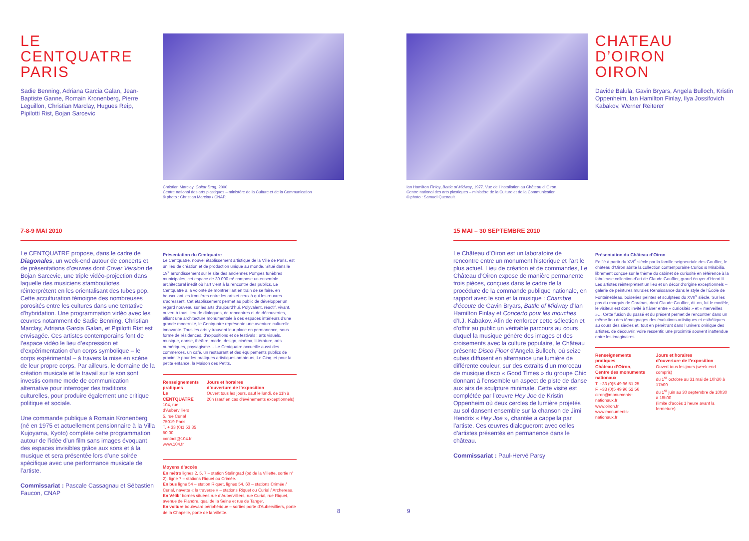LE CENTQUATRE
PARIS
Sadie Benning, Adriana Garcia Galan, Jean-Baptiste Ganne, Romain Kronenberg, Pierre Leguillon, Christian Marclay, Hugues Reip, Pipilotti Rist, Bojan Sarcevic
Christian Marclay, Guitar Drag, 2000.
Centre national des arts plastiques – ministère de la Culture et de la Communication
© photo : Christian Marclay / CNAP.
7-8-9 MAI 2010
Le CENTQUATRE propose, dans le cadre de Diagonales, un week-end autour de concerts et de présentations d’œuvres dont Cover Version de Bojan Sarcevic, une triple vidéo-projection dans laquelle des musiciens stambouliotes réinterprètent en les orientalisant des tubes pop. Cette acculturation témoigne des nombreuses porosités entre les cultures dans une tentative d’hybridation. Une programmation vidéo avec les œuvres notamment de Sadie Benning, Christian Marclay, Adriana Garcia Galan, et Pipilotti Rist est envisagée. Ces artistes contemporains font de l’espace vidéo le lieu d’expression et d’expérimentation d’un corps symbolique – le corps expérimental – à travers la mise en scène de leur propre corps. Par ailleurs, le domaine de la création musicale et le travail sur le son sont investis comme mode de communication alternative pour interroger des traditions culturelles, pour produire également une critique politique et sociale.
Une commande publique à Romain Kronenberg (né en 1975 et actuellement pensionnaire à la Villa Kujoyama, Kyoto) complète cette programmation autour de l’idée d’un film sans images évoquant des espaces invisibles grâce aux sons et à la musique et sera présentée lors d’une soirée spécifique avec une performance musicale de l’artiste.
Commissariat : Pascale Cassagnau et Sébastien Faucon, CNAP
Présentation du Centquatre
Le Centquatre, nouvel établissement artistique de la Ville de Paris, est un lieu de création et de production unique au monde. Situé dans le 19<sup>e</sup> arrondissement sur le site des anciennes Pompes funèbres municipales, cet espace de 39 000 m² compose un ensemble architectural inédit où l’art vient à la rencontre des publics. Le Centquatre a la volonté de montrer l’art en train de se faire, en bousculant les frontières entre les arts et ceux à qui les œuvres s’adressent. Cet établissement permet au public de développer un regard nouveau sur les arts d’aujourd’hui. Polyvalent, réactif, vivant, ouvert à tous, lieu de dialogues, de rencontres et de découvertes, alliant une architecture monumentale à des espaces intérieurs d’une grande modernité, le Centquatre représente une aventure culturelle innovante. Tous les arts y trouvent leur place en permanence, sous forme de résidences, d’expositions et de festivals : arts visuels, musique, danse, théâtre, mode, design, cinéma, littérature, arts numériques, paysagisme… Le Centquatre accueille aussi des commerces, un café, un restaurant et des équipements publics de proximité pour les pratiques artistiques amateurs, Le Cinq, et pour la petite enfance, la Maison des Petits.
Renseignements pratiques
Le CENTQUATRE
104, rue d’Aubervilliers
5, rue Curial
75019 Paris
T. + 33 (0)1 53 35 50 00
contact@104.fr
www.104.fr
Jours et horaires
d’ouverture de l’exposition
Ouvert tous les jours, sauf le lundi, de 11h à 20h (sauf en cas d’événements exceptionnels)
Moyens d’accès
En métro lignes 2, 5, 7 – station Stalingrad (bd de la Villette, sortie n° 2), ligne 7 – stations Riquet ou Crimée.
En bus ligne 54 – station Riquet, lignes 54, 60 – stations Crimée / Curial, navette « la traverse » – stations Riquet ou Curial / Archereau.
En Vélib’ bornes situées rue d’Aubervilliers, rue Curial, rue Riquet, avenue de Flandre, quai de la Seine et rue de Tanger.
En voiture boulevard périphérique – sorties porte d’Aubervilliers, porte de la Chapelle, porte de la Villette.
8
9
Ian Hamilton Finlay, Battle of Midway, 1977. Vue de l’installation au Château d’ Oiron.
Centre national des arts plastiques – ministère de la Culture et de la Communication
© photo : Samuel Quenault.
CHATEAU D’OIRON
OIRON
Davide Balula, Gavin Bryars, Angela Bulloch, Kristin Oppenheim, Ian Hamilton Finlay, Ilya Jossifovich Kabakov, Werner Reiterer
15 MAI – 30 SEPTEMBRE 2010
Le Château d’Oiron est un laboratoire de rencontre entre un monument historique et l’art le plus actuel. Lieu de création et de commandes, Le Château d’Oiron expose de manière permanente trois pièces, conçues dans le cadre de la procédure de la commande publique nationale, en rapport avec le son et la musique : Chambre d’écoute de Gavin Bryars, Battle of Midway d’Ian Hamilton Finlay et Concerto pour les mouches d’I.J. Kabakov. Afin de renforcer cette sélection et d’offrir au public un véritable parcours au cours duquel la musique génère des images et des croisements avec la culture populaire, le Château présente Disco Floor d’Angela Bulloch, où seize cubes diffusent en alternance une lumière de différente couleur, sur des extraits d’un morceau de musique disco « Good Times » du groupe Chic donnant à l’ensemble un aspect de piste de danse aux airs de sculpture minimale. Cette visite est complétée par l’œuvre Hey Joe de Kristin Oppenheim où deux cercles de lumière projetés au sol dansent ensemble sur la chanson de Jimi Hendrix « Hey Joe », chantée a cappella par l’artiste. Ces œuvres dialogueront avec celles d’artistes présentés en permanence dans le château.
Commissariat : Paul-Hervé Parsy
Présentation du Château d’Oiron
Édifié à partir du XVI<sup>e</sup> siècle par la famille seigneuriale des Gouffier, le château d’Oiron abrite la collection contemporaine Curios & Mirabilia, librement conçue sur le thème du cabinet de curiosité en référence à la fabuleuse collection d’art de Claude Gouffier, grand écuyer d’Henri II. Les artistes réinterprètent un lieu et un décor d’origine exceptionnels – galerie de peintures murales Renaissance dans le style de l’École de Fontainebleau, boiseries peintes et sculptées du XVII<sup>e</sup> siècle. Sur les pas du marquis de Carabas, dont Claude Gouffier, dit-on, fut le modèle, le visiteur est donc invité à flâner entre « curiosités » et « merveilles »… Cette fusion du passé et du présent permet de rencontrer dans un même lieu des témoignages des évolutions artistiques et esthétiques au cours des siècles et, tout en pénétrant dans l’univers onirique des artistes, de découvrir, voire ressentir, une proximité souvent inattendue entre les imaginaires.
Renseignements pratiques
Château d’Oiron,
Centre des monuments nationaux
T. +33 (0)5 49 96 51 25
F. +33 (0)5 49 96 52 56
oiron@monuments-nationaux.fr
www.oiron.fr
www.monuments-nationaux.fr
Jours et horaires
d’ouverture de l’exposition
Ouvert tous les jours (week-end compris)
du 1<sup>er</sup> octobre au 31 mai de 10h30 à 17h00
du 1<sup>er</sup> juin au 30 septembre de 10h30 à 18h00
(limite d’accès 1 heure avant la fermeture)